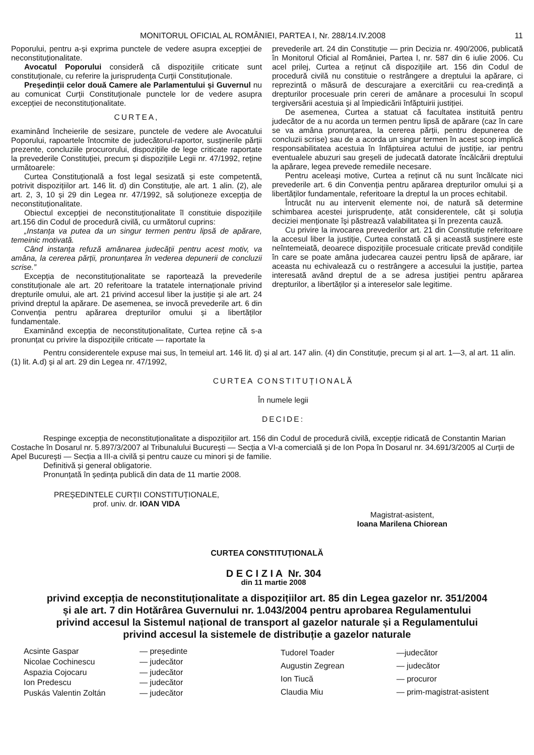MONITORUL OFICIAL AL ROMÂNIEI, PARTEA I, Nr. 288/14.IV.2008 11
Poporului, pentru a-și exprima punctele de vedere asupra excepției de neconstituționalitate.
Avocatul Poporului consideră că dispozițiile criticate sunt constituționale, cu referire la jurisprudența Curții Constituționale.
Președinții celor două Camere ale Parlamentului și Guvernul nu au comunicat Curții Constituționale punctele lor de vedere asupra excepției de neconstituționalitate.
CURTEA,
examinând încheierile de sesizare, punctele de vedere ale Avocatului Poporului, rapoartele întocmite de judecătorul-raportor, susținerile părții prezente, concluziile procurorului, dispozițiile de lege criticate raportate la prevederile Constituției, precum și dispozițiile Legii nr. 47/1992, reține următoarele:
Curtea Constituțională a fost legal sesizată și este competentă, potrivit dispozițiilor art. 146 lit. d) din Constituție, ale art. 1 alin. (2), ale art. 2, 3, 10 și 29 din Legea nr. 47/1992, să soluționeze excepția de neconstituționalitate.
Obiectul excepției de neconstituționalitate îl constituie dispozițiile art.156 din Codul de procedură civilă, cu următorul cuprins:
„Instanța va putea da un singur termen pentru lipsă de apărare, temeinic motivată.
Când instanța refuză amânarea judecății pentru acest motiv, va amâna, la cererea părții, pronunțarea în vederea depunerii de concluzii scrise.”
Excepția de neconstituționalitate se raportează la prevederile constituționale ale art. 20 referitoare la tratatele internaționale privind drepturile omului, ale art. 21 privind accesul liber la justiție și ale art. 24 privind dreptul la apărare. De asemenea, se invocă prevederile art. 6 din Convenția pentru apărarea drepturilor omului și a libertăților fundamentale.
Examinând excepția de neconstituționalitate, Curtea reține că s-a pronunțat cu privire la dispozițiile criticate — raportate la
prevederile art. 24 din Constituție — prin Decizia nr. 490/2006, publicată în Monitorul Oficial al României, Partea I, nr. 587 din 6 iulie 2006. Cu acel prilej, Curtea a reținut că dispozițiile art. 156 din Codul de procedură civilă nu constituie o restrângere a dreptului la apărare, ci reprezintă o măsură de descurajare a exercitării cu rea-credință a drepturilor procesuale prin cereri de amânare a procesului în scopul tergiversării acestuia și al împiedicării înfăptuirii justiției.
De asemenea, Curtea a statuat că facultatea instituită pentru judecător de a nu acorda un termen pentru lipsă de apărare (caz în care se va amâna pronunțarea, la cererea părții, pentru depunerea de concluzii scrise) sau de a acorda un singur termen în acest scop implică responsabilitatea acestuia în înfăptuirea actului de justiție, iar pentru eventualele abuzuri sau greșeli de judecată datorate încălcării dreptului la apărare, legea prevede remediile necesare.
Pentru aceleași motive, Curtea a reținut că nu sunt încălcate nici prevederile art. 6 din Convenția pentru apărarea drepturilor omului și a libertăților fundamentale, referitoare la dreptul la un proces echitabil.
Întrucât nu au intervenit elemente noi, de natură să determine schimbarea acestei jurisprudențe, atât considerentele, cât și soluția deciziei menționate își păstrează valabilitatea și în prezenta cauză.
Cu privire la invocarea prevederilor art. 21 din Constituție referitoare la accesul liber la justiție, Curtea constată că și această susținere este neîntemeiată, deoarece dispozițiile procesuale criticate prevăd condițiile în care se poate amâna judecarea cauzei pentru lipsă de apărare, iar aceasta nu echivalează cu o restrângere a accesului la justiție, partea interesată având dreptul de a se adresa justiției pentru apărarea drepturilor, a libertăților și a intereselor sale legitime.
Pentru considerentele expuse mai sus, în temeiul art. 146 lit. d) și al art. 147 alin. (4) din Constituție, precum și al art. 1—3, al art. 11 alin. (1) lit. A.d) și al art. 29 din Legea nr. 47/1992,
CURTEA CONSTITUȚIONALĂ
În numele legii
DECIDE:
Respinge excepția de neconstituționalitate a dispozițiilor art. 156 din Codul de procedură civilă, excepție ridicată de Constantin Marian Costache în Dosarul nr. 5.897/3/2007 al Tribunalului București — Secția a VI-a comercială și de Ion Popa în Dosarul nr. 34.691/3/2005 al Curții de Apel București — Secția a III-a civilă și pentru cauze cu minori și de familie.
Definitivă și general obligatorie.
Pronunțată în ședința publică din data de 11 martie 2008.
PREȘEDINTELE CURȚII CONSTITUȚIONALE,
prof. univ. dr. IOAN VIDA
Magistrat-asistent,
Ioana Marilena Chiorean
CURTEA CONSTITUȚIONALĂ
D E C I Z I A Nr. 304
din 11 martie 2008
privind excepția de neconstituționalitate a dispozițiilor art. 85 din Legea gazelor nr. 351/2004
și ale art. 7 din Hotărârea Guvernului nr. 1.043/2004 pentru aprobarea Regulamentului
privind accesul la Sistemul național de transport al gazelor naturale și a Regulamentului
privind accesul la sistemele de distribuție a gazelor naturale
Acsinte Gaspar — președinte Nicolae Cochinescu — judecător Aspazia Cojocaru — judecător Ion Predescu — judecător Puskás Valentin Zoltán — judecător
Tudorel Toader —judecător Augustin Zegrean — judecător Ion Tiucă — procuror Claudia Miu — prim-magistrat-asistent